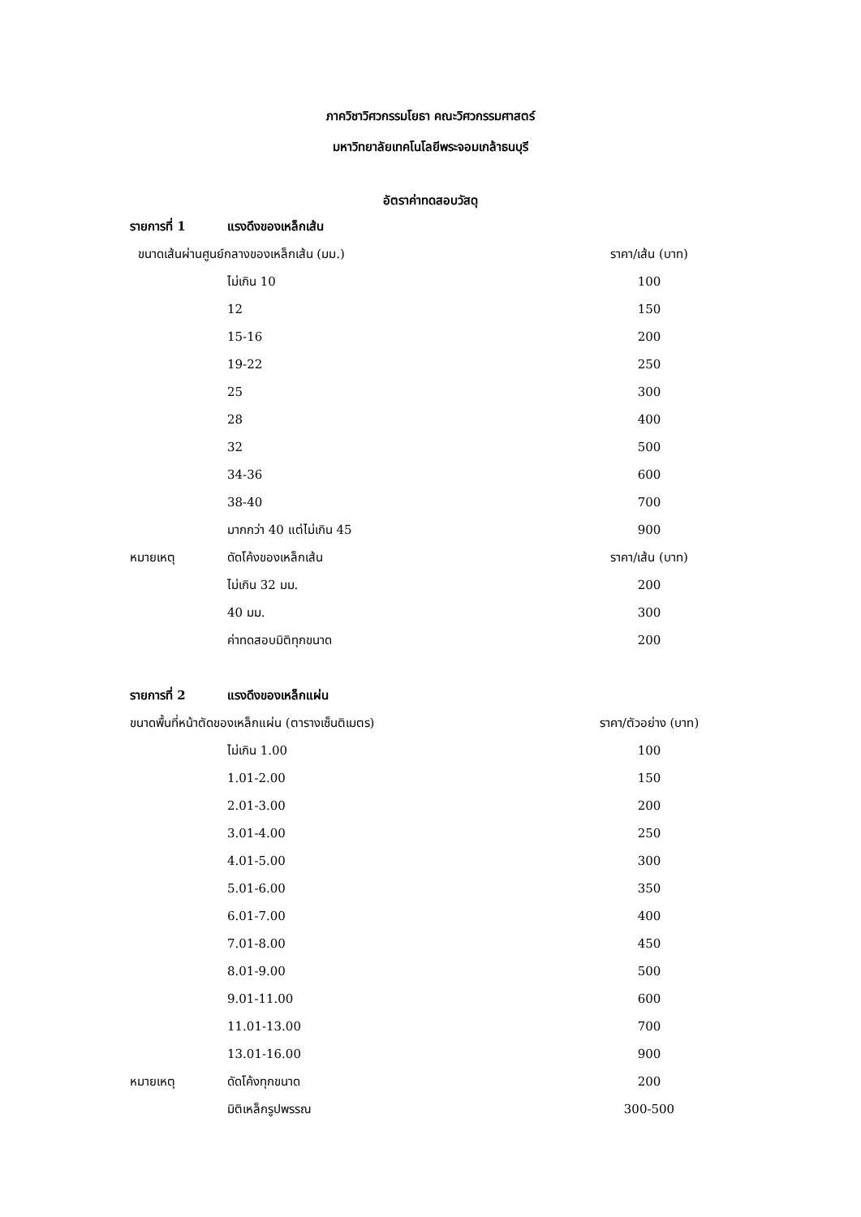ภาควิชาวิศวกรรมโยธา คณะวิศวกรรมศาสตร์
มหาวิทยาลัยเทคโนโลยีพระจอมเกล้าธนบุรี
อัตราค่าทดสอบวัสดุ
| รายการที่ 1 | แรงดึงของเหล็กเส้น | |
| ขนาดเส้นผ่านศูนย์กลางของเหล็กเส้น (มม.) | | ราคา/เส้น (บาท) |
| | ไม่เกิน 10 | 100 |
| | 12 | 150 |
| | 15-16 | 200 |
| | 19-22 | 250 |
| | 25 | 300 |
| | 28 | 400 |
| | 32 | 500 |
| | 34-36 | 600 |
| | 38-40 | 700 |
| | มากกว่า 40 แต่ไม่เกิน 45 | 900 |
| หมายเหตุ | ดัดโค้งของเหล็กเส้น | ราคา/เส้น (บาท) |
| | ไม่เกิน 32 มม. | 200 |
| | 40 มม. | 300 |
| | ค่าทดสอบมิติทุกขนาด | 200 |
| รายการที่ 2 | แรงดึงของเหล็กแผ่น | |
| ขนาดพื้นที่หน้าตัดของเหล็กแผ่น (ตารางเซ็นติเมตร) | | ราคา/ตัวอย่าง (บาท) |
| | ไม่เกิน 1.00 | 100 |
| | 1.01-2.00 | 150 |
| | 2.01-3.00 | 200 |
| | 3.01-4.00 | 250 |
| | 4.01-5.00 | 300 |
| | 5.01-6.00 | 350 |
| | 6.01-7.00 | 400 |
| | 7.01-8.00 | 450 |
| | 8.01-9.00 | 500 |
| | 9.01-11.00 | 600 |
| | 11.01-13.00 | 700 |
| | 13.01-16.00 | 900 |
| หมายเหตุ | ดัดโค้งทุกขนาด | 200 |
| | มิติเหล็กรูปพรรณ | 300-500 |